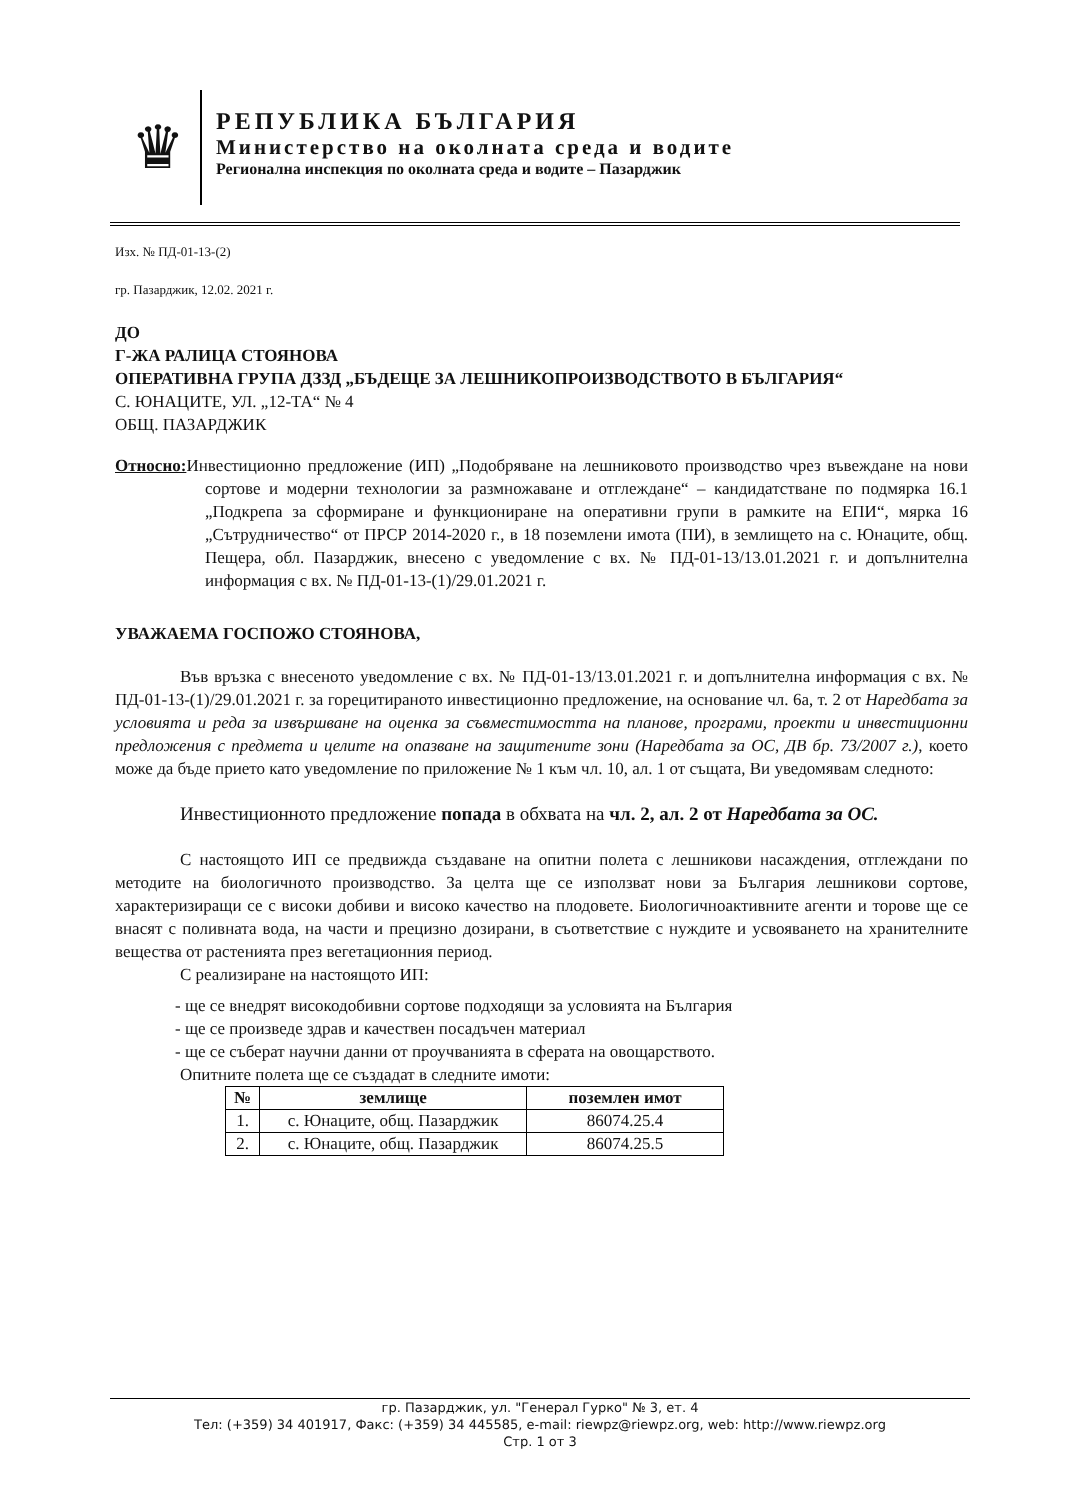♛
РЕПУБЛИКА БЪЛГАРИЯ
Министерство на околната среда и водите
Регионална инспекция по околната среда и водите – Пазарджик
Изх. № ПД-01-13-(2)
гр. Пазарджик, 12.02. 2021 г.
ДО
Г-ЖА РАЛИЦА СТОЯНОВА
ОПЕРАТИВНА ГРУПА ДЗЗД „БЪДЕЩЕ ЗА ЛЕШНИКОПРОИЗВОДСТВОТО В БЪЛГАРИЯ“
С. ЮНАЦИТЕ, УЛ. „12-ТА“ № 4
ОБЩ. ПАЗАРДЖИК
Относно: Инвестиционно предложение (ИП) „Подобряване на лешниковото производство чрез въвеждане на нови сортове и модерни технологии за размножаване и отглеждане“ – кандидатстване по подмярка 16.1 „Подкрепа за сформиране и функциониране на оперативни групи в рамките на ЕПИ“, мярка 16 „Сътрудничество“ от ПРСР 2014-2020 г., в 18 поземлени имота (ПИ), в землището на с. Юнаците, общ. Пещера, обл. Пазарджик, внесено с уведомление с вх. № ПД-01-13/13.01.2021 г. и допълнителна информация с вх. № ПД-01-13-(1)/29.01.2021 г.
УВАЖАЕМА ГОСПОЖО СТОЯНОВА,
Във връзка с внесеното уведомление с вх. № ПД-01-13/13.01.2021 г. и допълнителна информация с вх. № ПД-01-13-(1)/29.01.2021 г. за горецитираното инвестиционно предложение, на основание чл. 6а, т. 2 от Наредбата за условията и реда за извършване на оценка за съвместимостта на планове, програми, проекти и инвестиционни предложения с предмета и целите на опазване на защитените зони (Наредбата за ОС, ДВ бр. 73/2007 г.), което може да бъде прието като уведомление по приложение № 1 към чл. 10, ал. 1 от същата, Ви уведомявам следното:
Инвестиционното предложение попада в обхвата на чл. 2, ал. 2 от Наредбата за ОС.
С настоящото ИП се предвижда създаване на опитни полета с лешникови насаждения, отглеждани по методите на биологичното производство. За целта ще се използват нови за България лешникови сортове, характеризиращи се с високи добиви и високо качество на плодовете. Биологичноактивните агенти и торове ще се внасят с поливната вода, на части и прецизно дозирани, в съответствие с нуждите и усвояването на хранителните вещества от растенията през вегетационния период.
С реализиране на настоящото ИП:
- ще се внедрят високодобивни сортове подходящи за условията на България
- ще се произведе здрав и качествен посадъчен материал
- ще се съберат научни данни от проучванията в сферата на овощарството.
Опитните полета ще се създадат в следните имоти:
| № | землище | поземлен имот |
| --- | --- | --- |
| 1. | с. Юнаците, общ. Пазарджик | 86074.25.4 |
| 2. | с. Юнаците, общ. Пазарджик | 86074.25.5 |
гр. Пазарджик, ул. "Генерал Гурко" № 3, ет. 4
Тел: (+359) 34 401917, Факс: (+359) 34 445585, e-mail: riewpz@riewpz.org, web: http://www.riewpz.org
Стр. 1 от 3